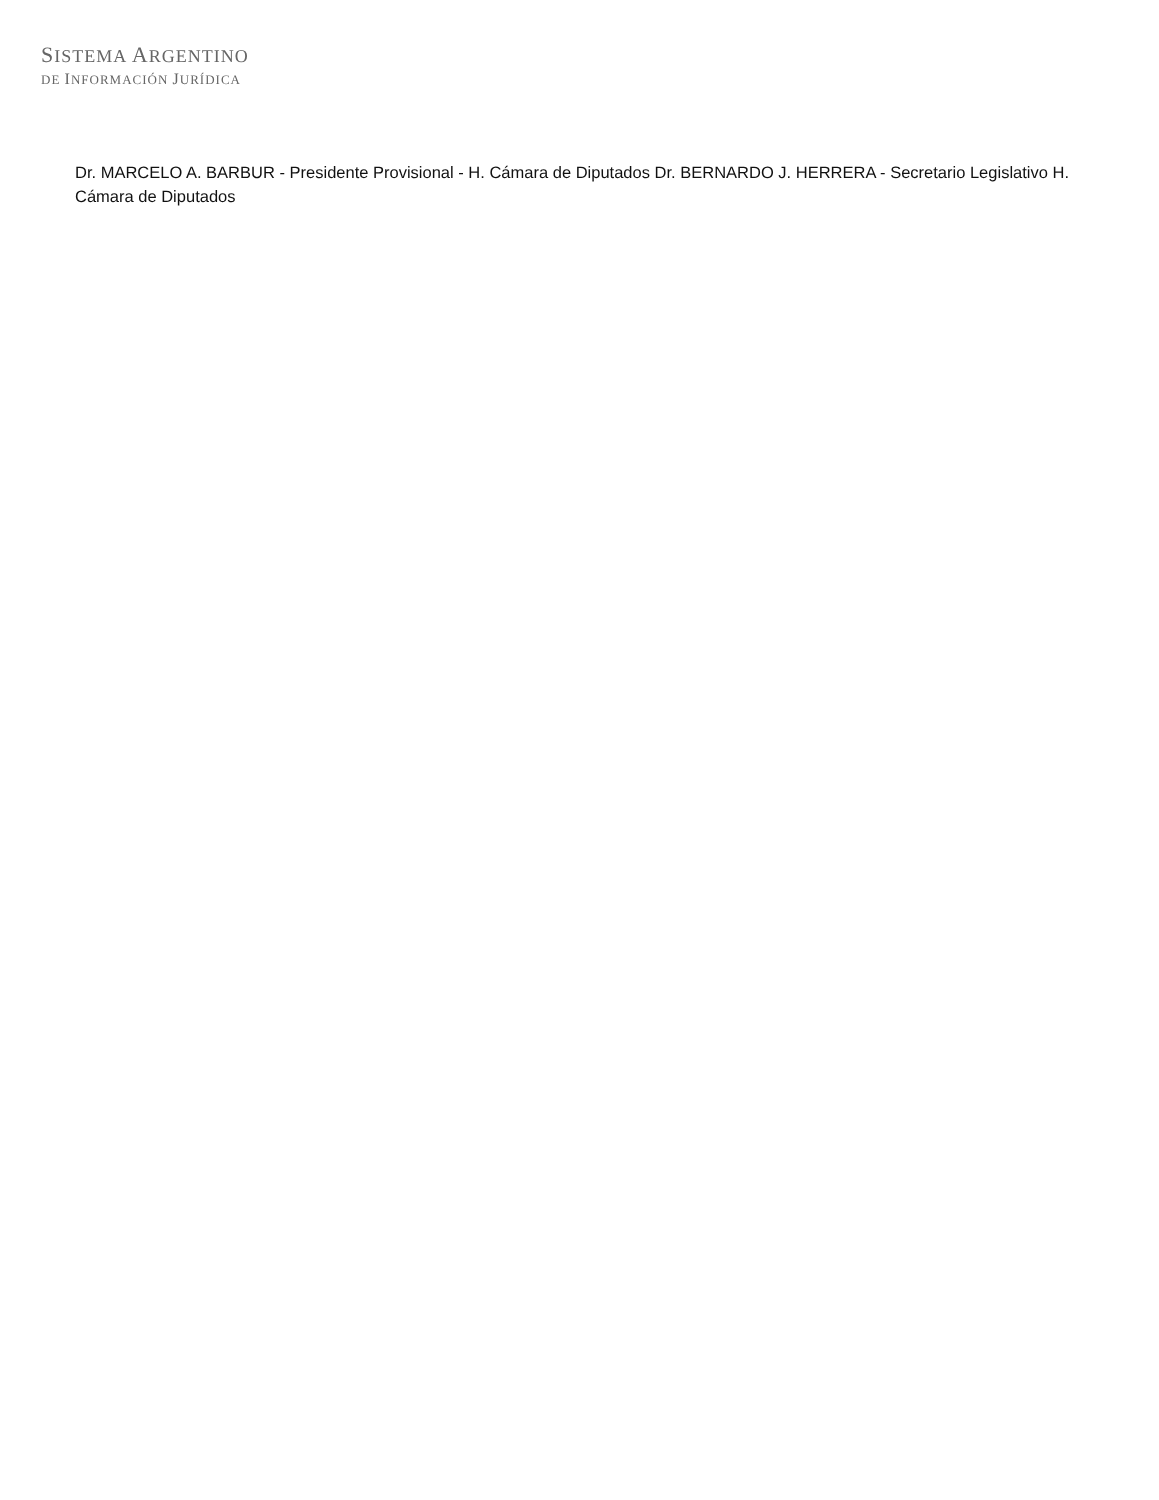SISTEMA ARGENTINO
DE INFORMACIÓN JURÍDICA
Dr. MARCELO A. BARBUR - Presidente Provisional - H. Cámara de Diputados Dr. BERNARDO J. HERRERA - Secretario Legislativo H. Cámara de Diputados